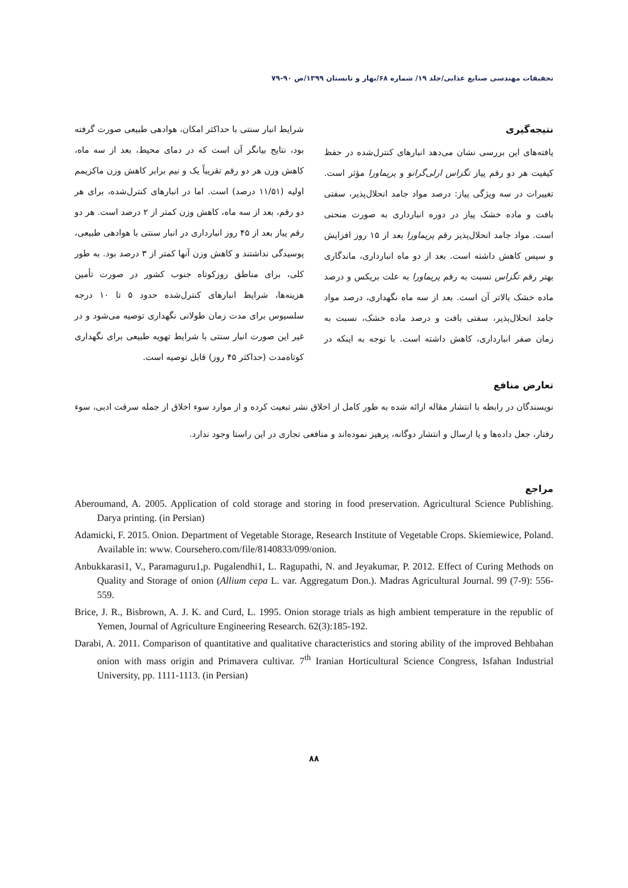تحقیقات مهندسی صنایع غذایی/جلد ۱۹/ شماره ۶۸/بهار و تابستان ۱۳۹۹/ص ۹۰-۷۹
نتیجه‌گیری
یافته‌های این بررسی نشان می‌دهد انبارهای کنترل‌شده در حفظ کیفیت هر دو رقم پیاز تگزاس ارلی‌گرانو و پریماورا مؤثر است. تغییرات در سه ویژگی پیاز: درصد مواد جامد انحلال‌پذیر، سفتی بافت و ماده خشک پیاز در دوره انبارداری به صورت منحنی است. مواد جامد انحلال‌پذیر رقم پریماورا بعد از ۱۵ روز افزایش و سپس کاهش داشته است. بعد از دو ماه انبارداری، ماندگاری بهتر رقم تگزاس نسبت به رقم پریماورا به علت بریکس و درصد ماده خشک بالاتر آن است. بعد از سه ماه نگهداری، درصد مواد جامد انحلال‌پذیر، سفتی بافت و درصد ماده خشک، نسبت به زمان صفر انبارداری، کاهش داشته است. با توجه به اینکه در شرایط انبار سنتی با حداکثر امکان، هوادهی طبیعی صورت گرفته بود، نتایج بیانگر آن است که در دمای محیط، بعد از سه ماه، کاهش وزن هر دو رقم تقریباً یک و نیم برابر کاهش وزن ماکزیمم اولیه (۱۱/۵۱ درصد) است. اما در انبارهای کنترل‌شده، برای هر دو رقم، بعد از سه ماه، کاهش وزن کمتر از ۲ درصد است. هر دو رقم پیاز بعد از ۴۵ روز انبارداری در انبار سنتی با هوادهی طبیعی، پوسیدگی نداشتند و کاهش وزن آنها کمتر از ۳ درصد بود. به طور کلی، برای مناطق روزکوتاه جنوب کشور در صورت تأمین هزینه‌ها، شرایط انبارهای کنترل‌شده حدود ۵ تا ۱۰ درجه سلسیوس برای مدت زمان طولانی نگهداری توصیه می‌شود و در غیر این صورت انبار سنتی با شرایط تهویه طبیعی برای نگهداری کوتاه‌مدت (حداکثر ۴۵ روز) قابل توصیه است.
تعارض منافع
نویسندگان در رابطه با انتشار مقاله ارائه شده به طور کامل از اخلاق نشر تبعیت کرده و از موارد سوء اخلاق از جمله سرقت ادبی، سوء رفتار، جعل داده‌ها و یا ارسال و انتشار دوگانه، پرهیز نموده‌اند و منافعی تجاری در این راستا وجود ندارد.
مراجع
Aberoumand, A. 2005. Application of cold storage and storing in food preservation. Agricultural Science Publishing. Darya printing. (in Persian)
Adamicki, F. 2015. Onion. Department of Vegetable Storage, Research Institute of Vegetable Crops. Skiemiewice, Poland. Available in: www. Coursehero.com/file/8140833/099/onion.
Anbukkarasi1, V., Paramaguru1,p. Pugalendhi1, L. Ragupathi, N. and Jeyakumar, P. 2012. Effect of Curing Methods on Quality and Storage of onion (Allium cepa L. var. Aggregatum Don.). Madras Agricultural Journal. 99 (7-9): 556-559.
Brice, J. R., Bisbrown, A. J. K. and Curd, L. 1995. Onion storage trials as high ambient temperature in the republic of Yemen, Journal of Agriculture Engineering Research. 62(3):185-192.
Darabi, A. 2011. Comparison of quantitative and qualitative characteristics and storing ability of the improved Behbahan onion with mass origin and Primavera cultivar. 7<sup>th</sup> Iranian Horticultural Science Congress, Isfahan Industrial University, pp. 1111-1113. (in Persian)
۸۸